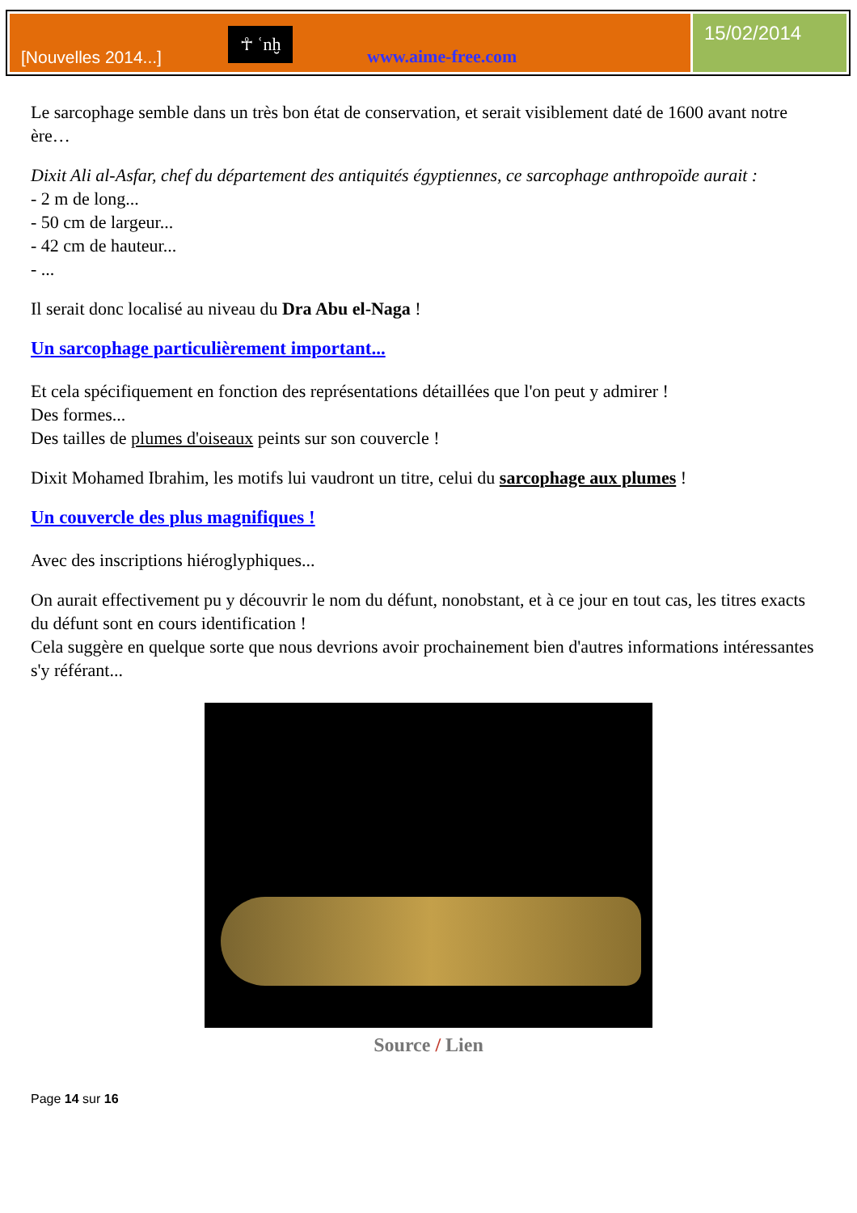[Nouvelles 2014...]
☥ ʿnḫ
www.aime-free.com
15/02/2014
Le sarcophage semble dans un très bon état de conservation, et serait visiblement daté de 1600 avant notre ère…
Dixit Ali al-Asfar, chef du département des antiquités égyptiennes, ce sarcophage anthropoïde aurait :
- 2 m de long...
- 50 cm de largeur...
- 42 cm de hauteur...
- ...
Il serait donc localisé au niveau du Dra Abu el-Naga !
Un sarcophage particulièrement important...
Et cela spécifiquement en fonction des représentations détaillées que l'on peut y admirer !
Des formes...
Des tailles de plumes d'oiseaux peints sur son couvercle !
Dixit Mohamed Ibrahim, les motifs lui vaudront un titre, celui du sarcophage aux plumes !
Un couvercle des plus magnifiques !
Avec des inscriptions hiéroglyphiques...
On aurait effectivement pu y découvrir le nom du défunt, nonobstant, et à ce jour en tout cas, les titres exacts du défunt sont en cours identification !
Cela suggère en quelque sorte que nous devrions avoir prochainement bien d'autres informations intéressantes s'y référant...
Source / Lien
Page 14 sur 16